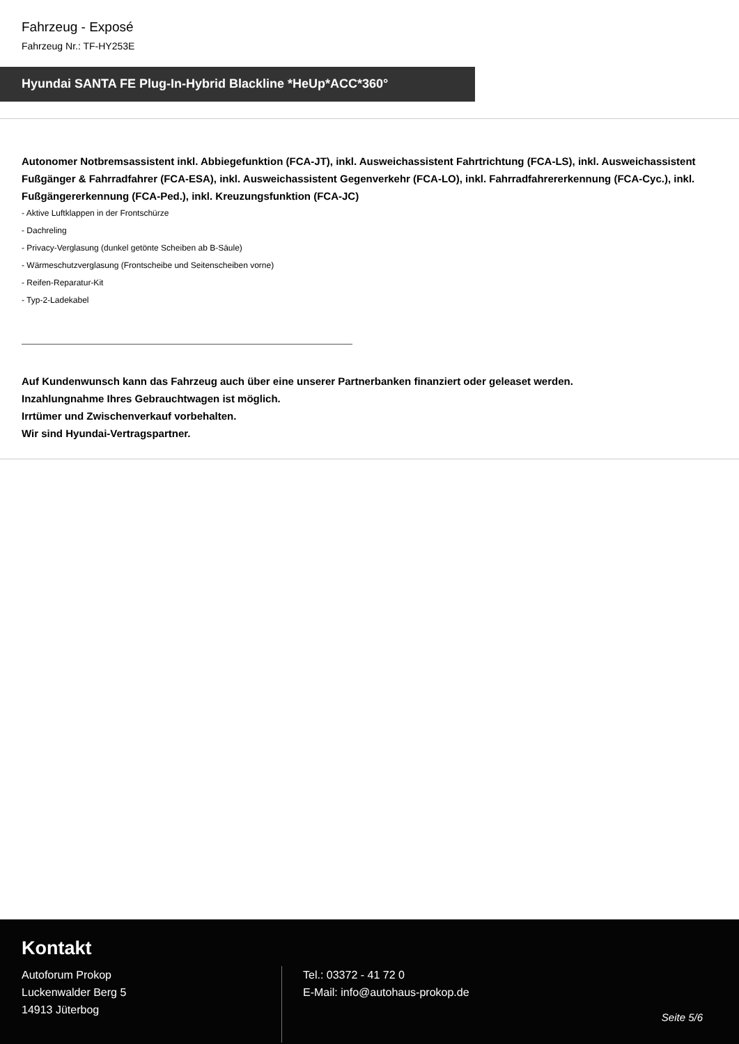Fahrzeug - Exposé
Fahrzeug Nr.: TF-HY253E
Hyundai SANTA FE Plug-In-Hybrid Blackline *HeUp*ACC*360°
Autonomer Notbremsassistent inkl. Abbiegefunktion (FCA-JT), inkl. Ausweichassistent Fahrtrichtung (FCA-LS), inkl. Ausweichassistent Fußgänger & Fahrradfahrer (FCA-ESA), inkl. Ausweichassistent Gegenverkehr (FCA-LO), inkl. Fahrradfahrererkennung (FCA-Cyc.), inkl. Fußgängererkennung (FCA-Ped.), inkl. Kreuzungsfunktion (FCA-JC)
- Aktive Luftklappen in der Frontschürze
- Dachreling
- Privacy-Verglasung (dunkel getönte Scheiben ab B-Säule)
- Wärmeschutzverglasung (Frontscheibe und Seitenscheiben vorne)
- Reifen-Reparatur-Kit
- Typ-2-Ladekabel
Auf Kundenwunsch kann das Fahrzeug auch über eine unserer Partnerbanken finanziert oder geleaset werden.
Inzahlungnahme Ihres Gebrauchtwagen ist möglich.
Irrtümer und Zwischenverkauf vorbehalten.
Wir sind Hyundai-Vertragspartner.
Kontakt
Autoforum Prokop
Luckenwalder Berg 5
14913 Jüterbog
Tel.: 03372 - 41 72 0
E-Mail: info@autohaus-prokop.de
Seite 5/6